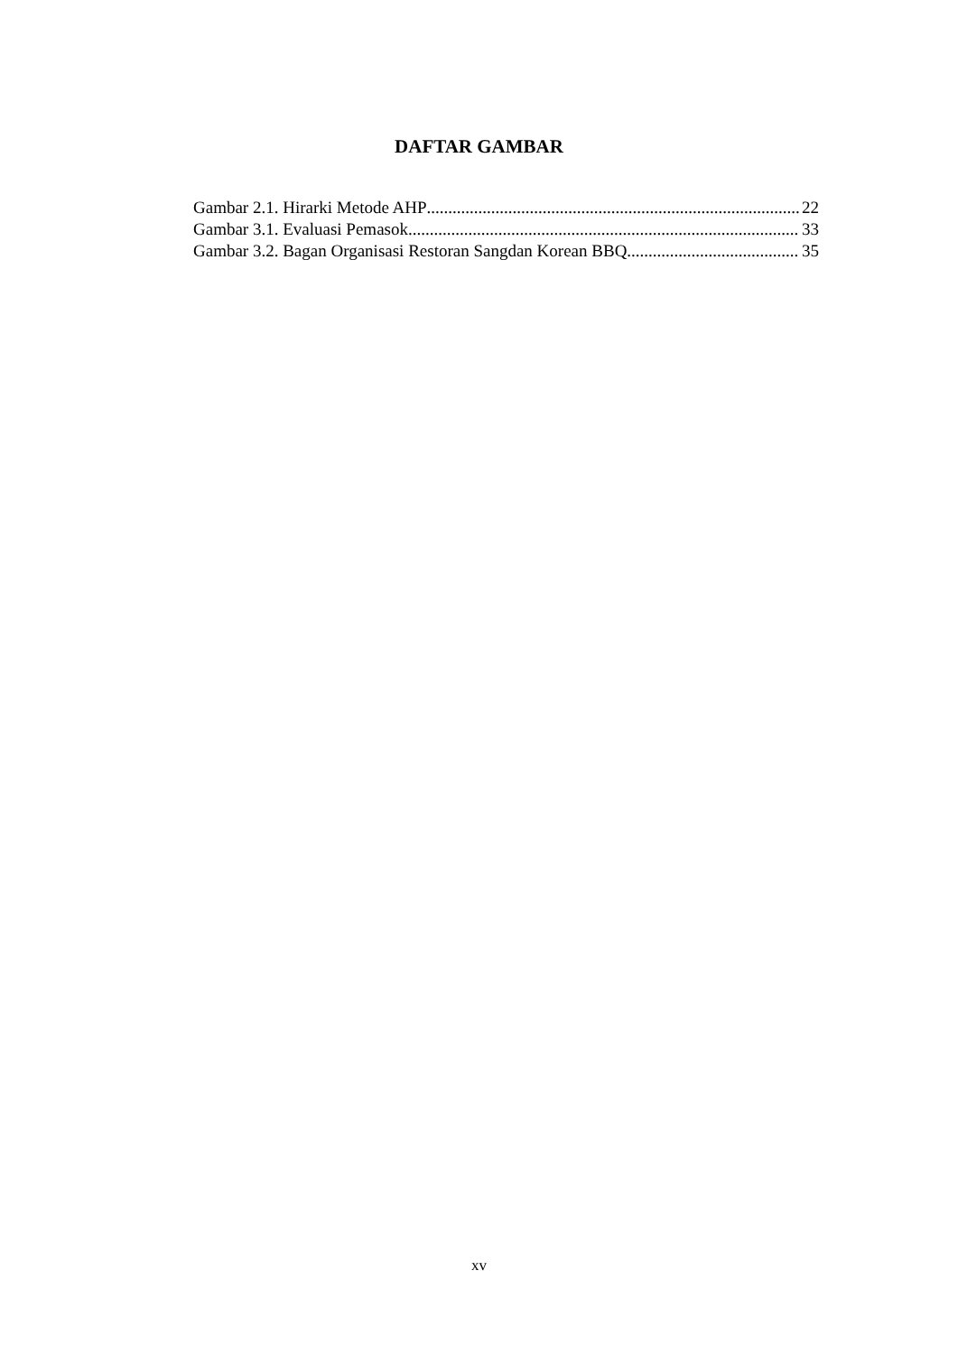DAFTAR GAMBAR
Gambar 2.1. Hirarki Metode AHP 22
Gambar 3.1. Evaluasi Pemasok 33
Gambar 3.2. Bagan Organisasi Restoran Sangdan Korean BBQ 35
xv